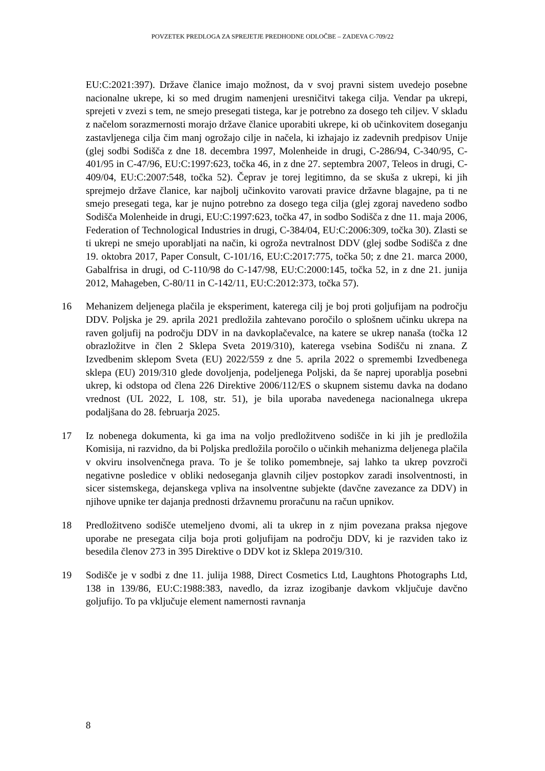POVZETEK PREDLOGA ZA SPREJETJE PREDHODNE ODLOČBE – ZADEVA C-709/22
EU:C:2021:397). Države članice imajo možnost, da v svoj pravni sistem uvedejo posebne nacionalne ukrepe, ki so med drugim namenjeni uresničitvi takega cilja. Vendar pa ukrepi, sprejeti v zvezi s tem, ne smejo presegati tistega, kar je potrebno za dosego teh ciljev. V skladu z načelom sorazmernosti morajo države članice uporabiti ukrepe, ki ob učinkovitem doseganju zastavljenega cilja čim manj ogrožajo cilje in načela, ki izhajajo iz zadevnih predpisov Unije (glej sodbi Sodišča z dne 18. decembra 1997, Molenheide in drugi, C-286/94, C-340/95, C-401/95 in C-47/96, EU:C:1997:623, točka 46, in z dne 27. septembra 2007, Teleos in drugi, C-409/04, EU:C:2007:548, točka 52). Čeprav je torej legitimno, da se skuša z ukrepi, ki jih sprejmejo države članice, kar najbolj učinkovito varovati pravice državne blagajne, pa ti ne smejo presegati tega, kar je nujno potrebno za dosego tega cilja (glej zgoraj navedeno sodbo Sodišča Molenheide in drugi, EU:C:1997:623, točka 47, in sodbo Sodišča z dne 11. maja 2006, Federation of Technological Industries in drugi, C-384/04, EU:C:2006:309, točka 30). Zlasti se ti ukrepi ne smejo uporabljati na način, ki ogroža nevtralnost DDV (glej sodbe Sodišča z dne 19. oktobra 2017, Paper Consult, C-101/16, EU:C:2017:775, točka 50; z dne 21. marca 2000, Gabalfrisa in drugi, od C-110/98 do C-147/98, EU:C:2000:145, točka 52, in z dne 21. junija 2012, Mahageben, C-80/11 in C-142/11, EU:C:2012:373, točka 57).
16 Mehanizem deljenega plačila je eksperiment, katerega cilj je boj proti goljufijam na področju DDV. Poljska je 29. aprila 2021 predložila zahtevano poročilo o splošnem učinku ukrepa na raven goljufij na področju DDV in na davkoplačevalce, na katere se ukrep nanaša (točka 12 obrazložitve in člen 2 Sklepa Sveta 2019/310), katerega vsebina Sodišču ni znana. Z Izvedbenim sklepom Sveta (EU) 2022/559 z dne 5. aprila 2022 o spremembi Izvedbenega sklepa (EU) 2019/310 glede dovoljenja, podeljenega Poljski, da še naprej uporablja posebni ukrep, ki odstopa od člena 226 Direktive 2006/112/ES o skupnem sistemu davka na dodano vrednost (UL 2022, L 108, str. 51), je bila uporaba navedenega nacionalnega ukrepa podaljšana do 28. februarja 2025.
17 Iz nobenega dokumenta, ki ga ima na voljo predložitveno sodišče in ki jih je predložila Komisija, ni razvidno, da bi Poljska predložila poročilo o učinkih mehanizma deljenega plačila v okviru insolvenčnega prava. To je še toliko pomembneje, saj lahko ta ukrep povzroči negativne posledice v obliki nedoseganja glavnih ciljev postopkov zaradi insolventnosti, in sicer sistemskega, dejanskega vpliva na insolventne subjekte (davčne zavezance za DDV) in njihove upnike ter dajanja prednosti državnemu proračunu na račun upnikov.
18 Predložitveno sodišče utemeljeno dvomi, ali ta ukrep in z njim povezana praksa njegove uporabe ne presegata cilja boja proti goljufijam na področju DDV, ki je razviden tako iz besedila členov 273 in 395 Direktive o DDV kot iz Sklepa 2019/310.
19 Sodišče je v sodbi z dne 11. julija 1988, Direct Cosmetics Ltd, Laughtons Photographs Ltd, 138 in 139/86, EU:C:1988:383, navedlo, da izraz izogibanje davkom vključuje davčno goljufijo. To pa vključuje element namernosti ravnanja
8